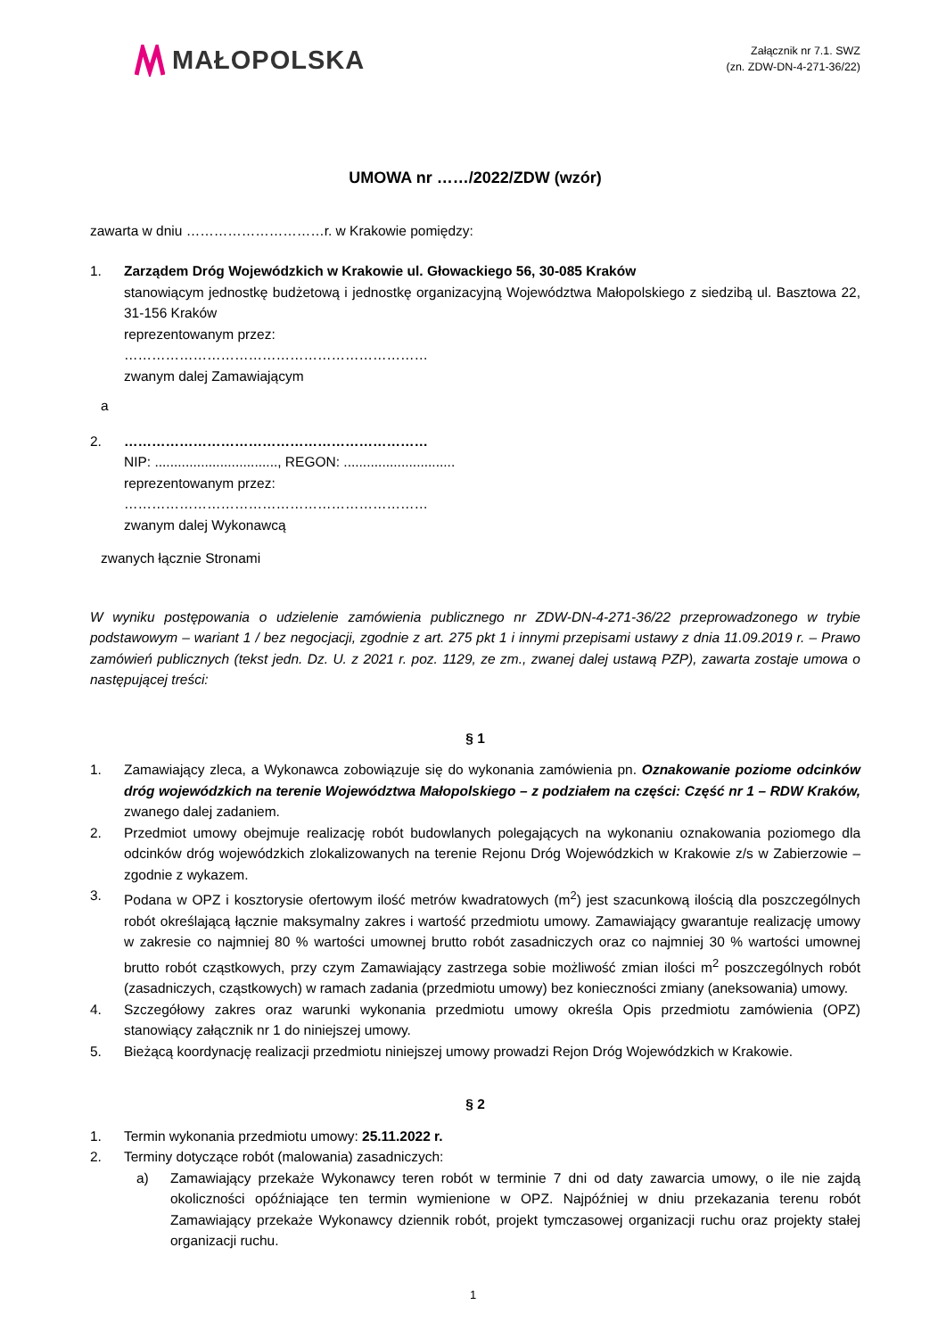MAŁOPOLSKA
Załącznik nr 7.1. SWZ
(zn. ZDW-DN-4-271-36/22)
UMOWA nr ……/2022/ZDW (wzór)
zawarta w dniu …………………………r. w Krakowie pomiędzy:
1. Zarządem Dróg Wojewódzkich w Krakowie ul. Głowackiego 56, 30-085 Kraków
stanowiącym jednostkę budżetową i jednostkę organizacyjną Województwa Małopolskiego z siedzibą ul. Basztowa 22, 31-156 Kraków
reprezentowanym przez:
…………………………………………………………
zwanym dalej Zamawiającym
a
2. …………………………………………………………
NIP: ................................, REGON: .............................
reprezentowanym przez:
…………………………………………………………
zwanym dalej Wykonawcą
zwanych łącznie Stronami
W wyniku postępowania o udzielenie zamówienia publicznego nr ZDW-DN-4-271-36/22 przeprowadzonego w trybie podstawowym – wariant 1 / bez negocjacji, zgodnie z art. 275 pkt 1 i innymi przepisami ustawy z dnia 11.09.2019 r. – Prawo zamówień publicznych (tekst jedn. Dz. U. z 2021 r. poz. 1129, ze zm., zwanej dalej ustawą PZP), zawarta zostaje umowa o następującej treści:
§ 1
1. Zamawiający zleca, a Wykonawca zobowiązuje się do wykonania zamówienia pn. Oznakowanie poziome odcinków dróg wojewódzkich na terenie Województwa Małopolskiego – z podziałem na części: Część nr 1 – RDW Kraków, zwanego dalej zadaniem.
2. Przedmiot umowy obejmuje realizację robót budowlanych polegających na wykonaniu oznakowania poziomego dla odcinków dróg wojewódzkich zlokalizowanych na terenie Rejonu Dróg Wojewódzkich w Krakowie z/s w Zabierzowie – zgodnie z wykazem.
3. Podana w OPZ i kosztorysie ofertowym ilość metrów kwadratowych (m<sup>2</sup>) jest szacunkową ilością dla poszczególnych robót określającą łącznie maksymalny zakres i wartość przedmiotu umowy. Zamawiający gwarantuje realizację umowy w zakresie co najmniej 80 % wartości umownej brutto robót zasadniczych oraz co najmniej 30 % wartości umownej brutto robót cząstkowych, przy czym Zamawiający zastrzega sobie możliwość zmian ilości m<sup>2</sup> poszczególnych robót (zasadniczych, cząstkowych) w ramach zadania (przedmiotu umowy) bez konieczności zmiany (aneksowania) umowy.
4. Szczegółowy zakres oraz warunki wykonania przedmiotu umowy określa Opis przedmiotu zamówienia (OPZ) stanowiący załącznik nr 1 do niniejszej umowy.
5. Bieżącą koordynację realizacji przedmiotu niniejszej umowy prowadzi Rejon Dróg Wojewódzkich w Krakowie.
§ 2
1. Termin wykonania przedmiotu umowy: 25.11.2022 r.
2. Terminy dotyczące robót (malowania) zasadniczych:
a) Zamawiający przekaże Wykonawcy teren robót w terminie 7 dni od daty zawarcia umowy, o ile nie zajdą okoliczności opóźniające ten termin wymienione w OPZ. Najpóźniej w dniu przekazania terenu robót Zamawiający przekaże Wykonawcy dziennik robót, projekt tymczasowej organizacji ruchu oraz projekty stałej organizacji ruchu.
1